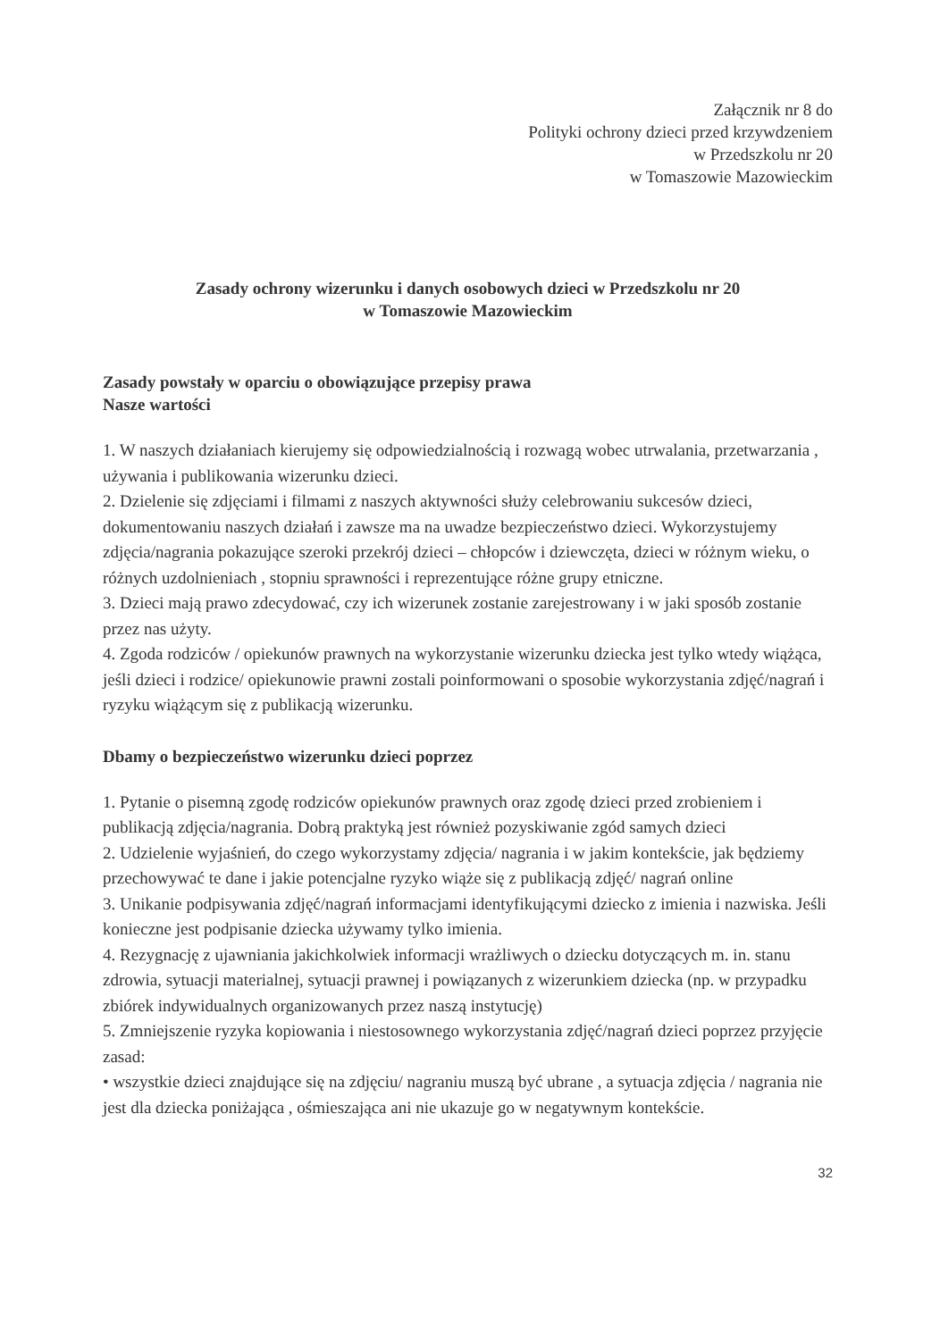Załącznik nr 8 do
Polityki ochrony dzieci przed krzywdzeniem
w Przedszkolu nr 20
w Tomaszowie Mazowieckim
Zasady ochrony wizerunku i danych osobowych dzieci w Przedszkolu nr 20
w Tomaszowie Mazowieckim
Zasady powstały w oparciu o obowiązujące przepisy prawa
Nasze wartości
1. W naszych działaniach kierujemy się odpowiedzialnością i rozwagą wobec utrwalania, przetwarzania , używania i publikowania wizerunku dzieci.
2. Dzielenie się zdjęciami i filmami z naszych aktywności służy celebrowaniu sukcesów dzieci, dokumentowaniu naszych działań i zawsze ma na uwadze bezpieczeństwo dzieci. Wykorzystujemy zdjęcia/nagrania pokazujące szeroki przekrój dzieci – chłopców i dziewczęta, dzieci w różnym wieku, o różnych uzdolnieniach , stopniu sprawności i reprezentujące różne grupy etniczne.
3. Dzieci mają prawo zdecydować, czy ich wizerunek zostanie zarejestrowany i w jaki sposób zostanie przez nas użyty.
4. Zgoda rodziców / opiekunów prawnych na wykorzystanie wizerunku dziecka jest tylko wtedy wiążąca, jeśli dzieci i rodzice/ opiekunowie prawni zostali poinformowani o sposobie wykorzystania zdjęć/nagrań i ryzyku wiążącym się z publikacją wizerunku.
Dbamy o bezpieczeństwo wizerunku dzieci poprzez
1. Pytanie o pisemną zgodę rodziców opiekunów prawnych oraz zgodę dzieci przed zrobieniem i publikacją zdjęcia/nagrania. Dobrą praktyką jest również pozyskiwanie zgód samych dzieci
2. Udzielenie wyjaśnień, do czego wykorzystamy zdjęcia/ nagrania i w jakim kontekście, jak będziemy przechowywać te dane i jakie potencjalne ryzyko wiąże się z publikacją zdjęć/ nagrań online
3. Unikanie podpisywania zdjęć/nagrań informacjami identyfikującymi dziecko z imienia i nazwiska. Jeśli konieczne jest podpisanie dziecka używamy tylko imienia.
4. Rezygnację z ujawniania jakichkolwiek informacji wrażliwych o dziecku dotyczących m. in. stanu zdrowia, sytuacji materialnej, sytuacji prawnej i powiązanych z wizerunkiem dziecka (np. w przypadku zbiórek indywidualnych organizowanych przez naszą instytucję)
5. Zmniejszenie ryzyka kopiowania i niestosownego wykorzystania zdjęć/nagrań dzieci poprzez przyjęcie zasad:
• wszystkie dzieci znajdujące się na zdjęciu/ nagraniu muszą być ubrane , a sytuacja zdjęcia / nagrania nie jest dla dziecka poniżająca , ośmieszająca ani nie ukazuje go w negatywnym kontekście.
32